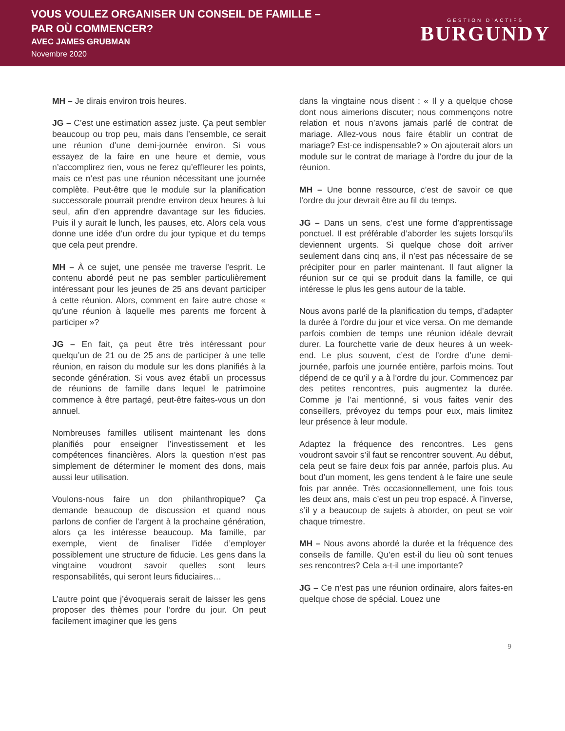VOUS VOULEZ ORGANISER UN CONSEIL DE FAMILLE –
PAR OÙ COMMENCER?
AVEC JAMES GRUBMAN
Novembre 2020
GESTION D’ACTIFS
BURGUNDY
MH – Je dirais environ trois heures.
JG – C’est une estimation assez juste. Ça peut sembler beaucoup ou trop peu, mais dans l’ensemble, ce serait une réunion d’une demi-journée environ. Si vous essayez de la faire en une heure et demie, vous n’accomplirez rien, vous ne ferez qu’effleurer les points, mais ce n’est pas une réunion nécessitant une journée complète. Peut-être que le module sur la planification successorale pourrait prendre environ deux heures à lui seul, afin d’en apprendre davantage sur les fiducies. Puis il y aurait le lunch, les pauses, etc. Alors cela vous donne une idée d’un ordre du jour typique et du temps que cela peut prendre.
MH – À ce sujet, une pensée me traverse l’esprit. Le contenu abordé peut ne pas sembler particulièrement intéressant pour les jeunes de 25 ans devant participer à cette réunion. Alors, comment en faire autre chose « qu’une réunion à laquelle mes parents me forcent à participer »?
JG – En fait, ça peut être très intéressant pour quelqu’un de 21 ou de 25 ans de participer à une telle réunion, en raison du module sur les dons planifiés à la seconde génération. Si vous avez établi un processus de réunions de famille dans lequel le patrimoine commence à être partagé, peut-être faites-vous un don annuel.
Nombreuses familles utilisent maintenant les dons planifiés pour enseigner l’investissement et les compétences financières. Alors la question n’est pas simplement de déterminer le moment des dons, mais aussi leur utilisation.
Voulons-nous faire un don philanthropique? Ça demande beaucoup de discussion et quand nous parlons de confier de l’argent à la prochaine génération, alors ça les intéresse beaucoup. Ma famille, par exemple, vient de finaliser l’idée d’employer possiblement une structure de fiducie. Les gens dans la vingtaine voudront savoir quelles sont leurs responsabilités, qui seront leurs fiduciaires…
L’autre point que j’évoquerais serait de laisser les gens proposer des thèmes pour l’ordre du jour. On peut facilement imaginer que les gens
dans la vingtaine nous disent : « Il y a quelque chose dont nous aimerions discuter; nous commençons notre relation et nous n’avons jamais parlé de contrat de mariage. Allez-vous nous faire établir un contrat de mariage? Est-ce indispensable? » On ajouterait alors un module sur le contrat de mariage à l’ordre du jour de la réunion.
MH – Une bonne ressource, c’est de savoir ce que l’ordre du jour devrait être au fil du temps.
JG – Dans un sens, c’est une forme d’apprentissage ponctuel. Il est préférable d’aborder les sujets lorsqu’ils deviennent urgents. Si quelque chose doit arriver seulement dans cinq ans, il n’est pas nécessaire de se précipiter pour en parler maintenant. Il faut aligner la réunion sur ce qui se produit dans la famille, ce qui intéresse le plus les gens autour de la table.
Nous avons parlé de la planification du temps, d’adapter la durée à l’ordre du jour et vice versa. On me demande parfois combien de temps une réunion idéale devrait durer. La fourchette varie de deux heures à un week-end. Le plus souvent, c’est de l’ordre d’une demi-journée, parfois une journée entière, parfois moins. Tout dépend de ce qu’il y a à l’ordre du jour. Commencez par des petites rencontres, puis augmentez la durée. Comme je l’ai mentionné, si vous faites venir des conseillers, prévoyez du temps pour eux, mais limitez leur présence à leur module.
Adaptez la fréquence des rencontres. Les gens voudront savoir s’il faut se rencontrer souvent. Au début, cela peut se faire deux fois par année, parfois plus. Au bout d’un moment, les gens tendent à le faire une seule fois par année. Très occasionnellement, une fois tous les deux ans, mais c’est un peu trop espacé. À l’inverse, s’il y a beaucoup de sujets à aborder, on peut se voir chaque trimestre.
MH – Nous avons abordé la durée et la fréquence des conseils de famille. Qu’en est-il du lieu où sont tenues ses rencontres? Cela a-t-il une importante?
JG – Ce n’est pas une réunion ordinaire, alors faites-en quelque chose de spécial. Louez une
9